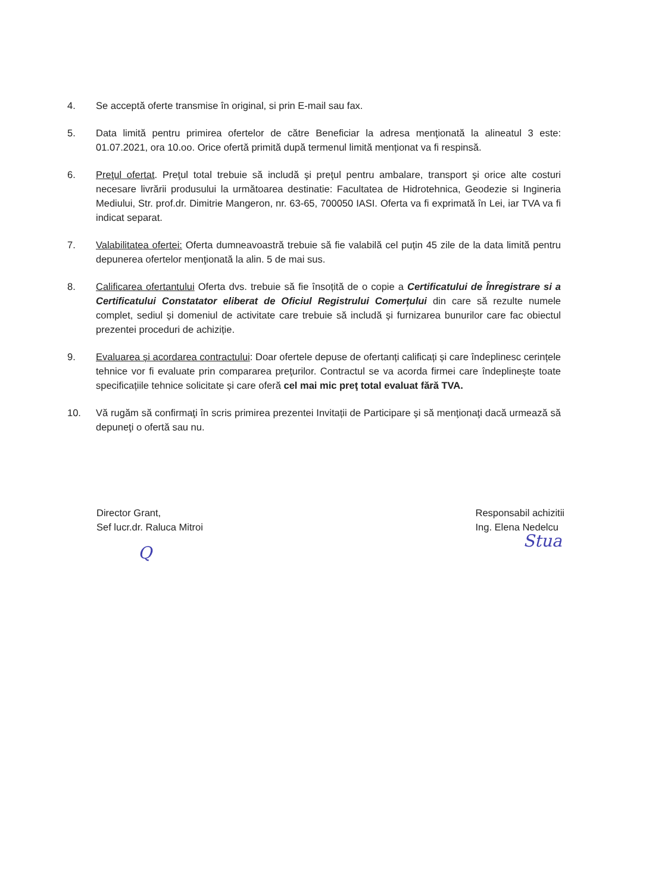4. Se acceptă oferte transmise în original, si prin E-mail sau fax.
5. Data limită pentru primirea ofertelor de către Beneficiar la adresa menţionată la alineatul 3 este: 01.07.2021, ora 10.oo. Orice ofertă primită după termenul limită menționat va fi respinsă.
6. Preţul ofertat. Preţul total trebuie să includă şi preţul pentru ambalare, transport şi orice alte costuri necesare livrării produsului la următoarea destinatie: Facultatea de Hidrotehnica, Geodezie si Ingineria Mediului, Str. prof.dr. Dimitrie Mangeron, nr. 63-65, 700050 IASI. Oferta va fi exprimată în Lei, iar TVA va fi indicat separat.
7. Valabilitatea ofertei: Oferta dumneavoastră trebuie să fie valabilă cel puțin 45 zile de la data limită pentru depunerea ofertelor menţionată la alin. 5 de mai sus.
8. Calificarea ofertantului Oferta dvs. trebuie să fie însoțită de o copie a Certificatului de Înregistrare si a Certificatului Constatator eliberat de Oficiul Registrului Comerțului din care să rezulte numele complet, sediul și domeniul de activitate care trebuie să includă și furnizarea bunurilor care fac obiectul prezentei proceduri de achiziție.
9. Evaluarea și acordarea contractului: Doar ofertele depuse de ofertanți calificați și care îndeplinesc cerințele tehnice vor fi evaluate prin compararea preţurilor. Contractul se va acorda firmei care îndeplinește toate specificațiile tehnice solicitate și care oferă cel mai mic preţ total evaluat fără TVA.
10. Vă rugăm să confirmaţi în scris primirea prezentei Invitații de Participare şi să menţionaţi dacă urmează să depuneţi o ofertă sau nu.
Director Grant,
Sef lucr.dr. Raluca Mitroi
Q
Responsabil achizitii
Ing. Elena Nedelcu
Stua